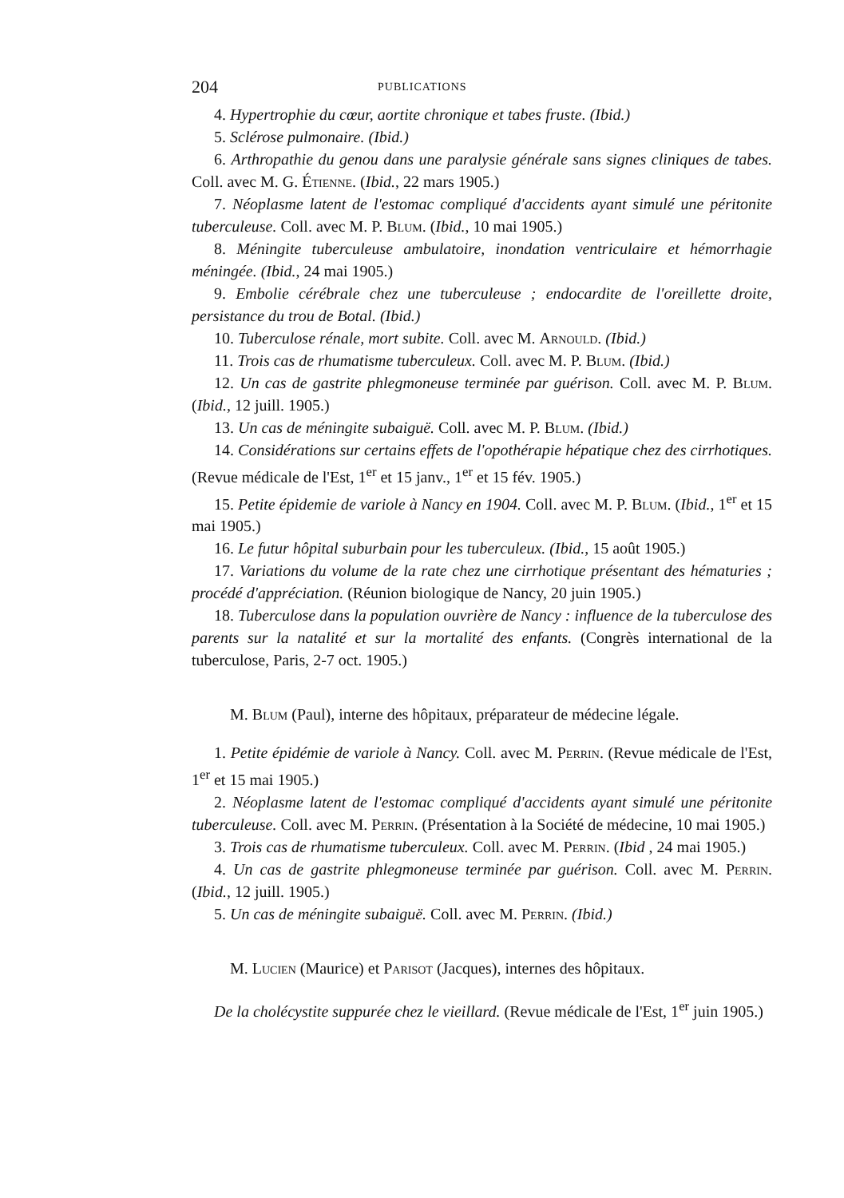204 PUBLICATIONS
4. Hypertrophie du cœur, aortite chronique et tabes fruste. (Ibid.)
5. Sclérose pulmonaire. (Ibid.)
6. Arthropathie du genou dans une paralysie générale sans signes cliniques de tabes. Coll. avec M. G. Étienne. (Ibid., 22 mars 1905.)
7. Néoplasme latent de l'estomac compliqué d'accidents ayant simulé une péritonite tuberculeuse. Coll. avec M. P. Blum. (Ibid., 10 mai 1905.)
8. Méningite tuberculeuse ambulatoire, inondation ventriculaire et hémorrhagie méningée. (Ibid., 24 mai 1905.)
9. Embolie cérébrale chez une tuberculeuse ; endocardite de l'oreillette droite, persistance du trou de Botal. (Ibid.)
10. Tuberculose rénale, mort subite. Coll. avec M. Arnould. (Ibid.)
11. Trois cas de rhumatisme tuberculeux. Coll. avec M. P. Blum. (Ibid.)
12. Un cas de gastrite phlegmoneuse terminée par guérison. Coll. avec M. P. Blum. (Ibid., 12 juill. 1905.)
13. Un cas de méningite subaiguë. Coll. avec M. P. Blum. (Ibid.)
14. Considérations sur certains effets de l'opothérapie hépatique chez des cirrhotiques. (Revue médicale de l'Est, 1<sup>er</sup> et 15 janv., 1<sup>er</sup> et 15 fév. 1905.)
15. Petite épidemie de variole à Nancy en 1904. Coll. avec M. P. Blum. (Ibid., 1<sup>er</sup> et 15 mai 1905.)
16. Le futur hôpital suburbain pour les tuberculeux. (Ibid., 15 août 1905.)
17. Variations du volume de la rate chez une cirrhotique présentant des hématuries ; procédé d'appréciation. (Réunion biologique de Nancy, 20 juin 1905.)
18. Tuberculose dans la population ouvrière de Nancy : influence de la tuberculose des parents sur la natalité et sur la mortalité des enfants. (Congrès international de la tuberculose, Paris, 2-7 oct. 1905.)
M. Blum (Paul), interne des hôpitaux, préparateur de médecine légale.
1. Petite épidémie de variole à Nancy. Coll. avec M. Perrin. (Revue médicale de l'Est, 1<sup>er</sup> et 15 mai 1905.)
2. Néoplasme latent de l'estomac compliqué d'accidents ayant simulé une péritonite tuberculeuse. Coll. avec M. Perrin. (Présentation à la Société de médecine, 10 mai 1905.)
3. Trois cas de rhumatisme tuberculeux. Coll. avec M. Perrin. (Ibid , 24 mai 1905.)
4. Un cas de gastrite phlegmoneuse terminée par guérison. Coll. avec M. Perrin. (Ibid., 12 juill. 1905.)
5. Un cas de méningite subaiguë. Coll. avec M. Perrin. (Ibid.)
M. Lucien (Maurice) et Parisot (Jacques), internes des hôpitaux.
De la cholécystite suppurée chez le vieillard. (Revue médicale de l'Est, 1<sup>er</sup> juin 1905.)